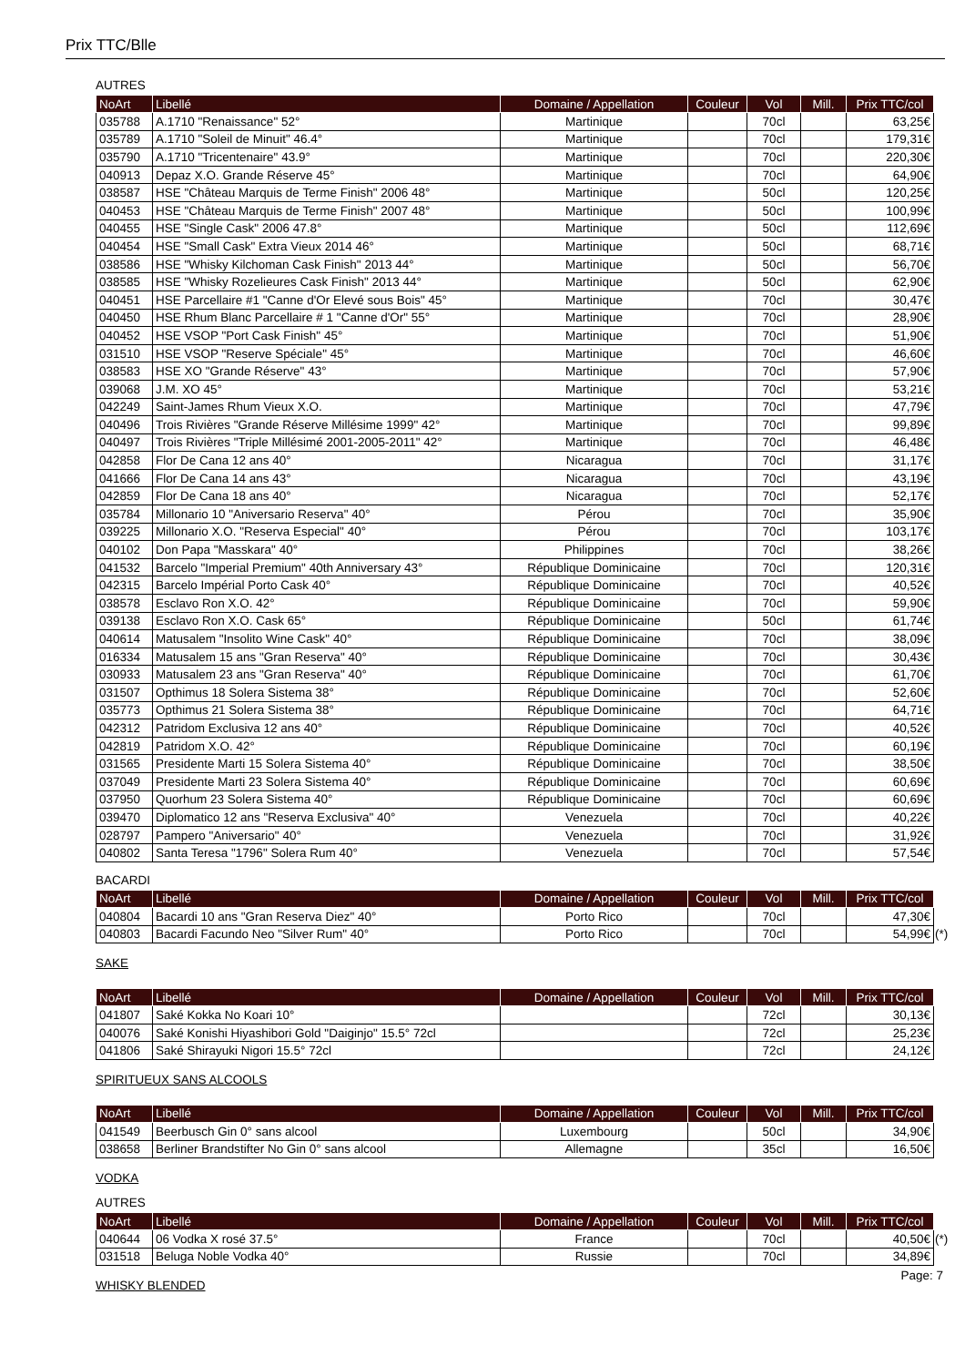Prix TTC/Blle
AUTRES
| NoArt | Libellé | Domaine / Appellation | Couleur | Vol | Mill. | Prix TTC/col |
| --- | --- | --- | --- | --- | --- | --- |
| 035788 | A.1710 "Renaissance" 52° | Martinique | | 70cl | | 63,25€ |
| 035789 | A.1710 "Soleil de Minuit" 46.4° | Martinique | | 70cl | | 179,31€ |
| 035790 | A.1710 "Tricentenaire" 43.9° | Martinique | | 70cl | | 220,30€ |
| 040913 | Depaz X.O. Grande Réserve 45° | Martinique | | 70cl | | 64,90€ |
| 038587 | HSE "Château Marquis de Terme Finish" 2006 48° | Martinique | | 50cl | | 120,25€ |
| 040453 | HSE "Château Marquis de Terme Finish" 2007 48° | Martinique | | 50cl | | 100,99€ |
| 040455 | HSE "Single Cask" 2006 47.8° | Martinique | | 50cl | | 112,69€ |
| 040454 | HSE "Small Cask" Extra Vieux 2014 46° | Martinique | | 50cl | | 68,71€ |
| 038586 | HSE "Whisky Kilchoman Cask Finish" 2013 44° | Martinique | | 50cl | | 56,70€ |
| 038585 | HSE "Whisky Rozelieures Cask Finish" 2013 44° | Martinique | | 50cl | | 62,90€ |
| 040451 | HSE Parcellaire #1 "Canne d'Or Elevé sous Bois" 45° | Martinique | | 70cl | | 30,47€ |
| 040450 | HSE Rhum Blanc Parcellaire # 1 "Canne d'Or" 55° | Martinique | | 70cl | | 28,90€ |
| 040452 | HSE VSOP "Port Cask Finish" 45° | Martinique | | 70cl | | 51,90€ |
| 031510 | HSE VSOP "Reserve Spéciale" 45° | Martinique | | 70cl | | 46,60€ |
| 038583 | HSE XO "Grande Réserve" 43° | Martinique | | 70cl | | 57,90€ |
| 039068 | J.M. XO 45° | Martinique | | 70cl | | 53,21€ |
| 042249 | Saint-James Rhum Vieux X.O. | Martinique | | 70cl | | 47,79€ |
| 040496 | Trois Rivières "Grande Réserve Millésime 1999" 42° | Martinique | | 70cl | | 99,89€ |
| 040497 | Trois Rivières "Triple Millésimé 2001-2005-2011" 42° | Martinique | | 70cl | | 46,48€ |
| 042858 | Flor De Cana 12 ans 40° | Nicaragua | | 70cl | | 31,17€ |
| 041666 | Flor De Cana 14 ans 43° | Nicaragua | | 70cl | | 43,19€ |
| 042859 | Flor De Cana 18 ans 40° | Nicaragua | | 70cl | | 52,17€ |
| 035784 | Millonario 10 "Aniversario Reserva" 40° | Pérou | | 70cl | | 35,90€ |
| 039225 | Millonario X.O. "Reserva Especial" 40° | Pérou | | 70cl | | 103,17€ |
| 040102 | Don Papa "Masskara" 40° | Philippines | | 70cl | | 38,26€ |
| 041532 | Barcelo "Imperial Premium" 40th Anniversary 43° | République Dominicaine | | 70cl | | 120,31€ |
| 042315 | Barcelo Impérial Porto Cask 40° | République Dominicaine | | 70cl | | 40,52€ |
| 038578 | Esclavo Ron X.O. 42° | République Dominicaine | | 70cl | | 59,90€ |
| 039138 | Esclavo Ron X.O. Cask 65° | République Dominicaine | | 50cl | | 61,74€ |
| 040614 | Matusalem "Insolito Wine Cask" 40° | République Dominicaine | | 70cl | | 38,09€ |
| 016334 | Matusalem 15 ans "Gran Reserva" 40° | République Dominicaine | | 70cl | | 30,43€ |
| 030933 | Matusalem 23 ans "Gran Reserva" 40° | République Dominicaine | | 70cl | | 61,70€ |
| 031507 | Opthimus 18 Solera Sistema 38° | République Dominicaine | | 70cl | | 52,60€ |
| 035773 | Opthimus 21 Solera Sistema 38° | République Dominicaine | | 70cl | | 64,71€ |
| 042312 | Patridom Exclusiva 12 ans 40° | République Dominicaine | | 70cl | | 40,52€ |
| 042819 | Patridom X.O. 42° | République Dominicaine | | 70cl | | 60,19€ |
| 031565 | Presidente Marti 15 Solera Sistema 40° | République Dominicaine | | 70cl | | 38,50€ |
| 037049 | Presidente Marti 23 Solera Sistema 40° | République Dominicaine | | 70cl | | 60,69€ |
| 037950 | Quorhum 23 Solera Sistema 40° | République Dominicaine | | 70cl | | 60,69€ |
| 039470 | Diplomatico 12 ans "Reserva Exclusiva" 40° | Venezuela | | 70cl | | 40,22€ |
| 028797 | Pampero "Aniversario" 40° | Venezuela | | 70cl | | 31,92€ |
| 040802 | Santa Teresa "1796" Solera Rum 40° | Venezuela | | 70cl | | 57,54€ |
BACARDI
| NoArt | Libellé | Domaine / Appellation | Couleur | Vol | Mill. | Prix TTC/col |
| --- | --- | --- | --- | --- | --- | --- |
| 040804 | Bacardi 10 ans "Gran Reserva Diez" 40° | Porto Rico | | 70cl | | 47,30€ |
| 040803 | Bacardi Facundo Neo "Silver Rum" 40° | Porto Rico | | 70cl | | 54,99€ (*) |
SAKE
| NoArt | Libellé | Domaine / Appellation | Couleur | Vol | Mill. | Prix TTC/col |
| --- | --- | --- | --- | --- | --- | --- |
| 041807 | Saké Kokka No Koari 10° | | | 72cl | | 30,13€ |
| 040076 | Saké Konishi Hiyashibori Gold "Daiginjo" 15.5° 72cl | | | 72cl | | 25,23€ |
| 041806 | Saké Shirayuki Nigori 15.5° 72cl | | | 72cl | | 24,12€ |
SPIRITUEUX SANS ALCOOLS
| NoArt | Libellé | Domaine / Appellation | Couleur | Vol | Mill. | Prix TTC/col |
| --- | --- | --- | --- | --- | --- | --- |
| 041549 | Beerbusch Gin 0° sans alcool | Luxembourg | | 50cl | | 34,90€ |
| 038658 | Berliner Brandstifter No Gin 0° sans alcool | Allemagne | | 35cl | | 16,50€ |
VODKA
AUTRES
| NoArt | Libellé | Domaine / Appellation | Couleur | Vol | Mill. | Prix TTC/col |
| --- | --- | --- | --- | --- | --- | --- |
| 040644 | 06 Vodka X rosé 37.5° | France | | 70cl | | 40,50€ (*) |
| 031518 | Beluga Noble Vodka 40° | Russie | | 70cl | | 34,89€ |
WHISKY BLENDED
Page: 7